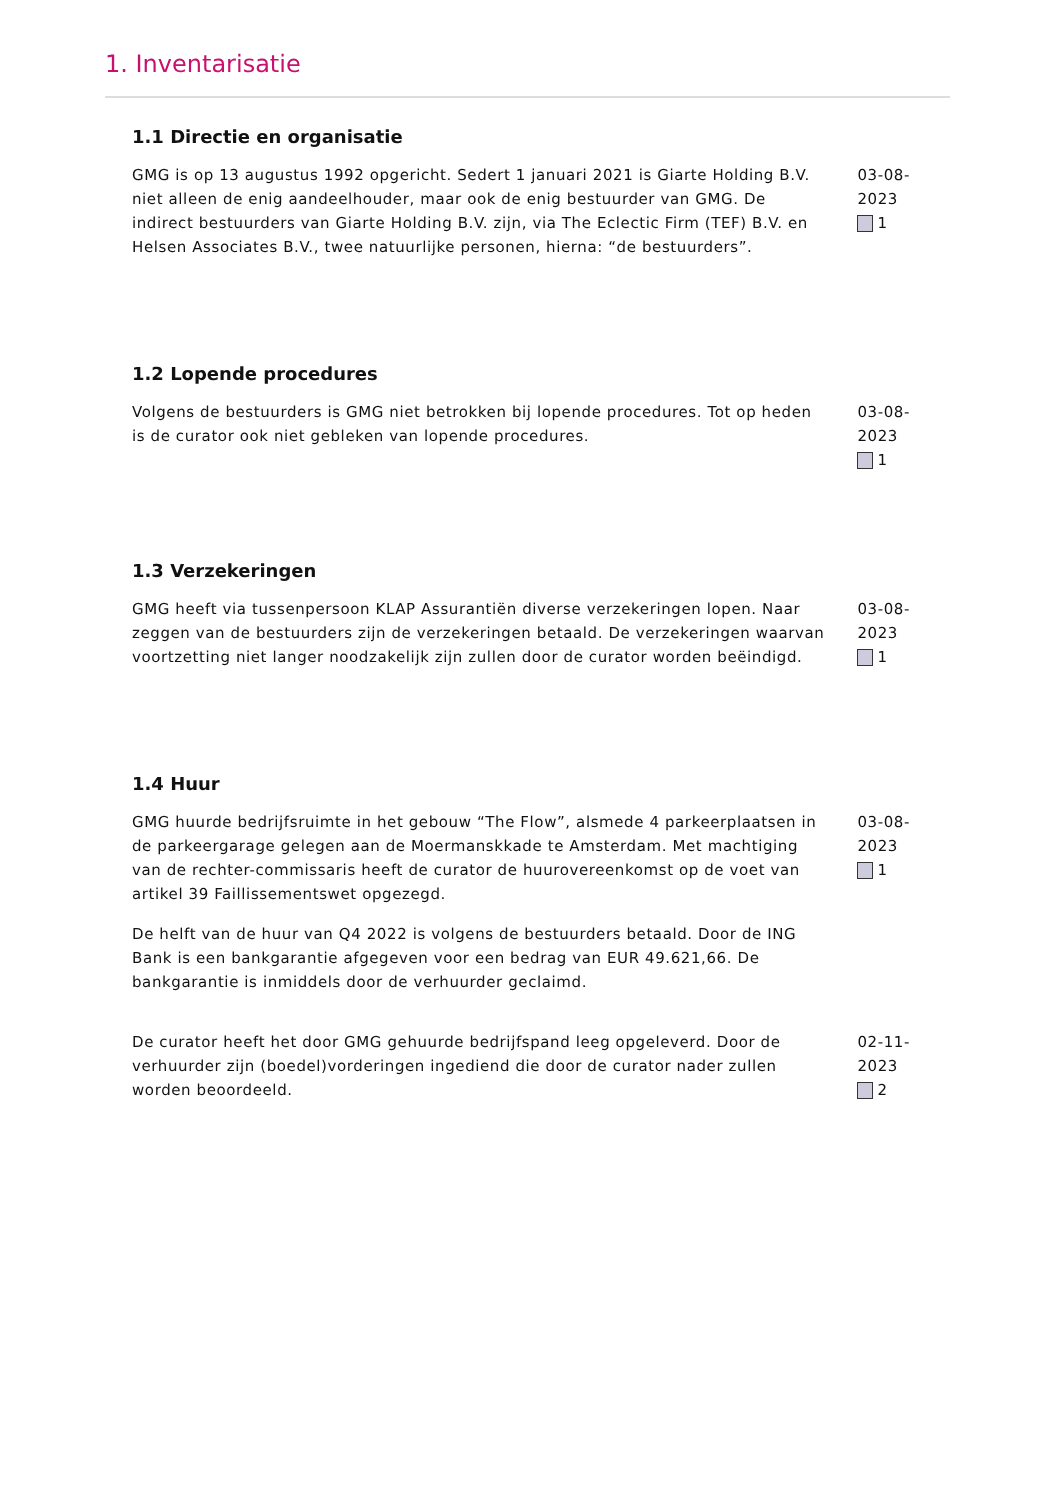1. Inventarisatie
1.1 Directie en organisatie
GMG is op 13 augustus 1992 opgericht. Sedert 1 januari 2021 is Giarte Holding B.V. niet alleen de enig aandeelhouder, maar ook de enig bestuurder van GMG. De indirect bestuurders van Giarte Holding B.V. zijn, via The Eclectic Firm (TEF) B.V. en Helsen Associates B.V., twee natuurlijke personen, hierna: “de bestuurders”.
03-08-2023
1
1.2 Lopende procedures
Volgens de bestuurders is GMG niet betrokken bij lopende procedures. Tot op heden is de curator ook niet gebleken van lopende procedures.
03-08-2023
1
1.3 Verzekeringen
GMG heeft via tussenpersoon KLAP Assurantiën diverse verzekeringen lopen. Naar zeggen van de bestuurders zijn de verzekeringen betaald. De verzekeringen waarvan voortzetting niet langer noodzakelijk zijn zullen door de curator worden beëindigd.
03-08-2023
1
1.4 Huur
GMG huurde bedrijfsruimte in het gebouw “The Flow”, alsmede 4 parkeerplaatsen in de parkeergarage gelegen aan de Moermanskkade te Amsterdam. Met machtiging van de rechter-commissaris heeft de curator de huurovereenkomst op de voet van artikel 39 Faillissementswet opgezegd.
De helft van de huur van Q4 2022 is volgens de bestuurders betaald. Door de ING Bank is een bankgarantie afgegeven voor een bedrag van EUR 49.621,66. De bankgarantie is inmiddels door de verhuurder geclaimd.
03-08-2023
1
De curator heeft het door GMG gehuurde bedrijfspand leeg opgeleverd. Door de verhuurder zijn (boedel)vorderingen ingediend die door de curator nader zullen worden beoordeeld.
02-11-2023
2